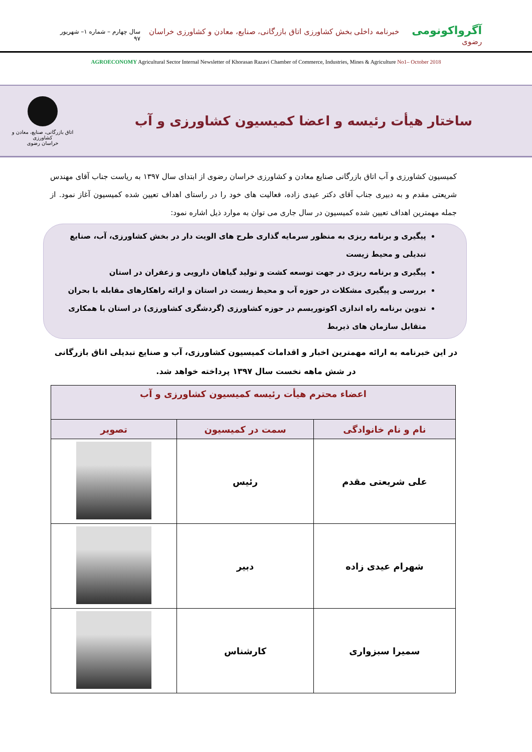آگرواکونومی خبرنامه داخلی بخش کشاورزی اتاق بازرگانی، صنایع، معادن و کشاورزی خراسان رضوی
سال چهارم – شماره ۱– شهریور ۹۷
AGROECONOMY Agricultural Sector Internal Newsletter of Khorasan Razavi Chamber of Commerce, Industries, Mines & Agriculture No1– October 2018
ساختار هیأت رئیسه و اعضا کمیسیون کشاورزی و آب
اتاق بازرگانی، صنایع، معادن و کشاورزی
خراسان رضوی
کمیسیون کشاورزی و آب اتاق بازرگانی صنایع معادن و کشاورزی خراسان رضوی از ابتدای سال ۱۳۹۷ به ریاست جناب آقای مهندس شریعتی مقدم و به دبیری جناب آقای دکتر عیدی زاده، فعالیت های خود را در راستای اهداف تعیین شده کمیسیون آغاز نمود. از جمله مهمترین اهداف تعیین شده کمیسیون در سال جاری می توان به موارد ذیل اشاره نمود:
پیگیری و برنامه ریزی به منظور سرمایه گذاری طرح های الویت دار در بخش کشاورزی، آب، صنایع تبدیلی و محیط زیست
پیگیری و برنامه ریزی در جهت توسعه کشت و تولید گیاهان دارویی و زعفران در استان
بررسی و پیگیری مشکلات در حوزه آب و محیط زیست در استان و ارائه راهکارهای مقابله با بحران
تدوین برنامه راه اندازی اکوتوریسم در حوزه کشاورزی (گردشگری کشاورزی) در استان با همکاری متقابل سازمان های ذیربط
در این خبرنامه به ارائه مهمترین اخبار و اقدامات کمیسیون کشاورزی، آب و صنایع تبدیلی اتاق بازرگانی در شش ماهه نخست سال ۱۳۹۷ پرداخته خواهد شد.
| اعضاء محترم هیأت رئیسه کمیسیون کشاورزی و آب | | |
| --- | --- | --- |
| نام و نام خانوادگی | سمت در کمیسیون | تصویر |
| علی شریعتی مقدم | رئیس | |
| شهرام عیدی زاده | دبیر | |
| سمیرا سبزواری | کارشناس | |